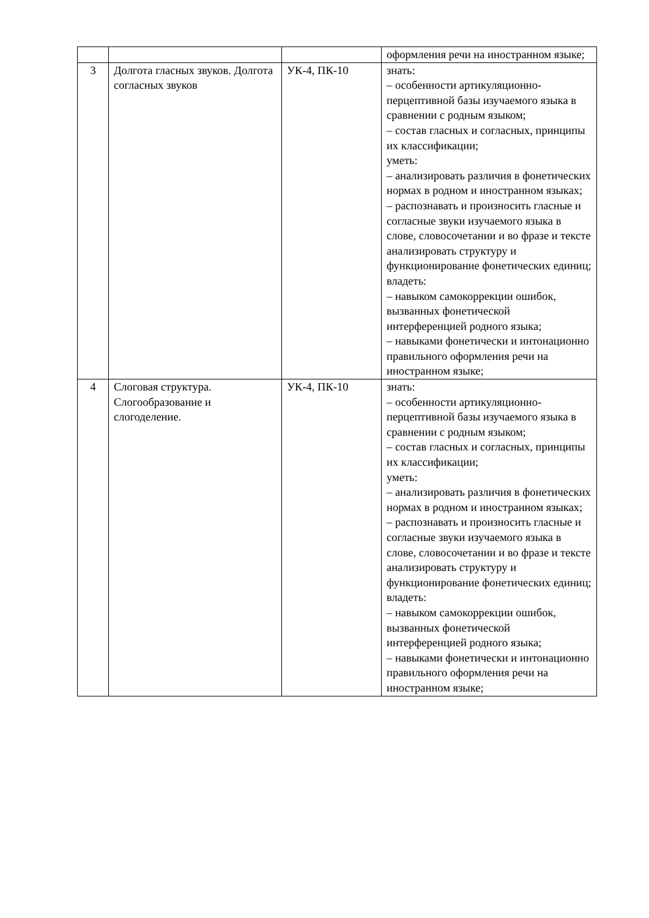| | | | оформления речи на иностранном языке; |
| 3 | Долгота гласных звуков. Долгота согласных звуков | УК-4, ПК-10 | знать: – особенности артикуляционно-перцептивной базы изучаемого языка в сравнении с родным языком; – состав гласных и согласных, принципы их классификации; уметь: – анализировать различия в фонетических нормах в родном и иностранном языках; – распознавать и произносить гласные и согласные звуки изучаемого языка в слове, словосочетании и во фразе и тексте анализировать структуру и функционирование фонетических единиц; владеть: – навыком самокоррекции ошибок, вызванных фонетической интерференцией родного языка; – навыками фонетически и интонационно правильного оформления речи на иностранном языке; |
| 4 | Слоговая структура. Слогообразование и слогоделение. | УК-4, ПК-10 | знать: – особенности артикуляционно-перцептивной базы изучаемого языка в сравнении с родным языком; – состав гласных и согласных, принципы их классификации; уметь: – анализировать различия в фонетических нормах в родном и иностранном языках; – распознавать и произносить гласные и согласные звуки изучаемого языка в слове, словосочетании и во фразе и тексте анализировать структуру и функционирование фонетических единиц; владеть: – навыком самокоррекции ошибок, вызванных фонетической интерференцией родного языка; – навыками фонетически и интонационно правильного оформления речи на иностранном языке; |